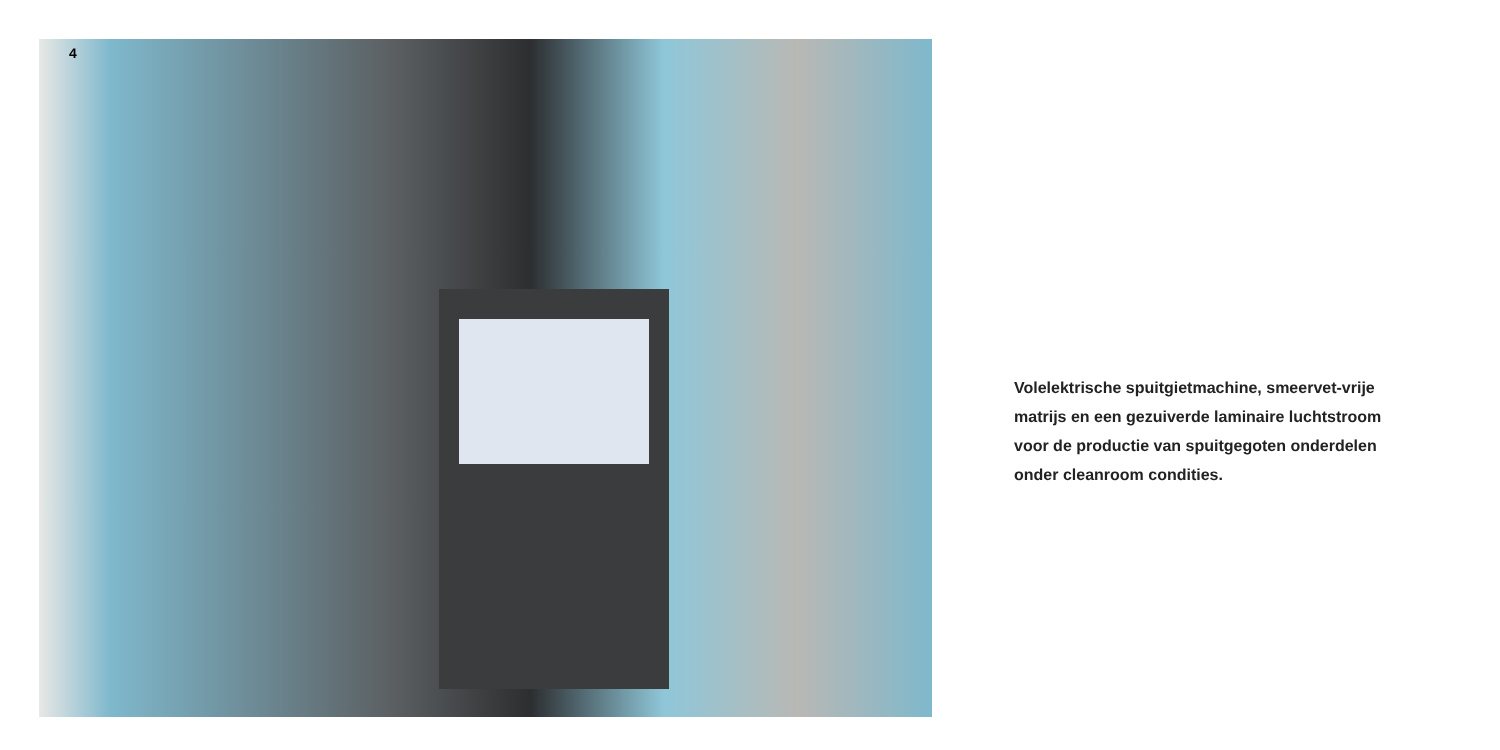4
Volelektrische spuitgietmachine, smeervet-vrije
matrijs en een gezuiverde laminaire luchtstroom
voor de productie van spuitgegoten onderdelen
onder cleanroom condities.